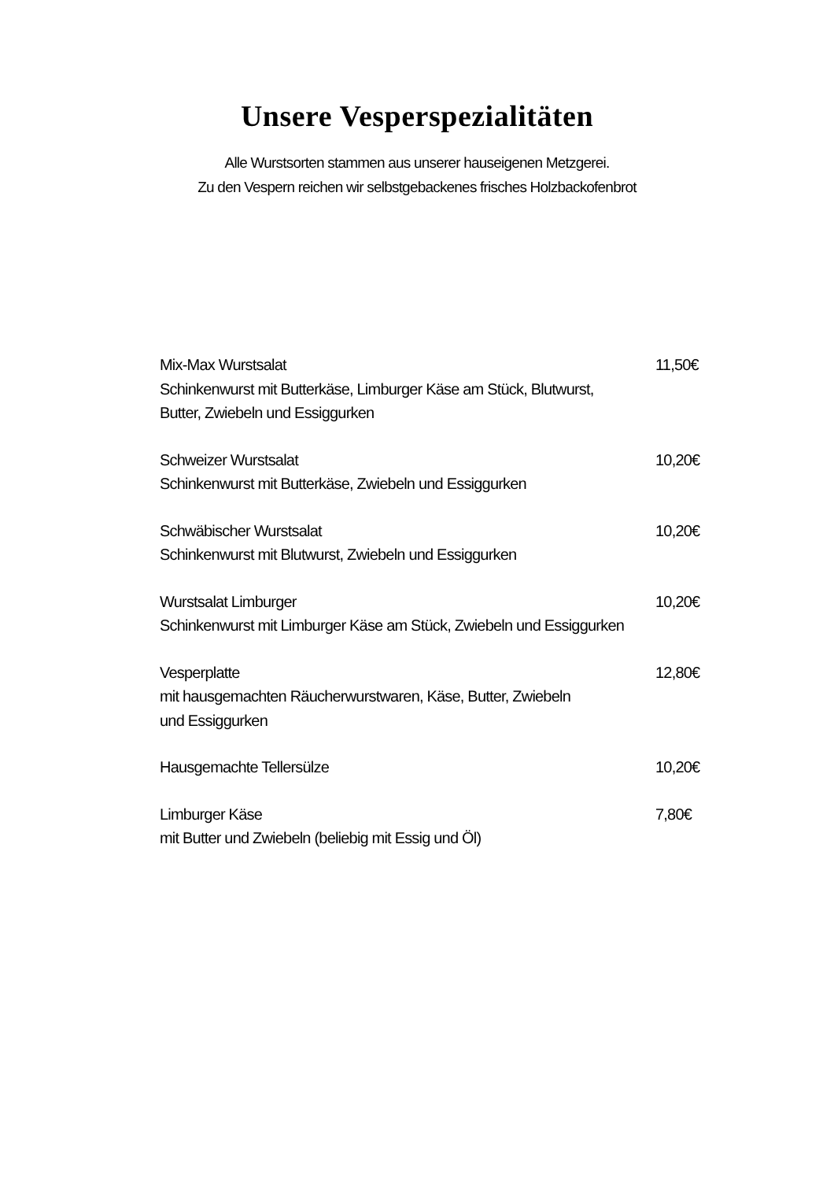Unsere Vesperspezialitäten
Alle Wurstsorten stammen aus unserer hauseigenen Metzgerei.
Zu den Vespern reichen wir selbstgebackenes frisches Holzbackofenbrot
Mix-Max Wurstsalat
Schinkenwurst mit Butterkäse, Limburger Käse am Stück, Blutwurst,
Butter, Zwiebeln und Essiggurken
11,50€
Schweizer Wurstsalat
Schinkenwurst mit Butterkäse, Zwiebeln und Essiggurken
10,20€
Schwäbischer Wurstsalat
Schinkenwurst mit Blutwurst, Zwiebeln und Essiggurken
10,20€
Wurstsalat Limburger
Schinkenwurst mit Limburger Käse am Stück, Zwiebeln und Essiggurken
10,20€
Vesperplatte
mit hausgemachten Räucherwurstwaren, Käse, Butter, Zwiebeln
und Essiggurken
12,80€
Hausgemachte Tellersülze 10,20€
Limburger Käse
mit Butter und Zwiebeln (beliebig mit Essig und Öl)
7,80€